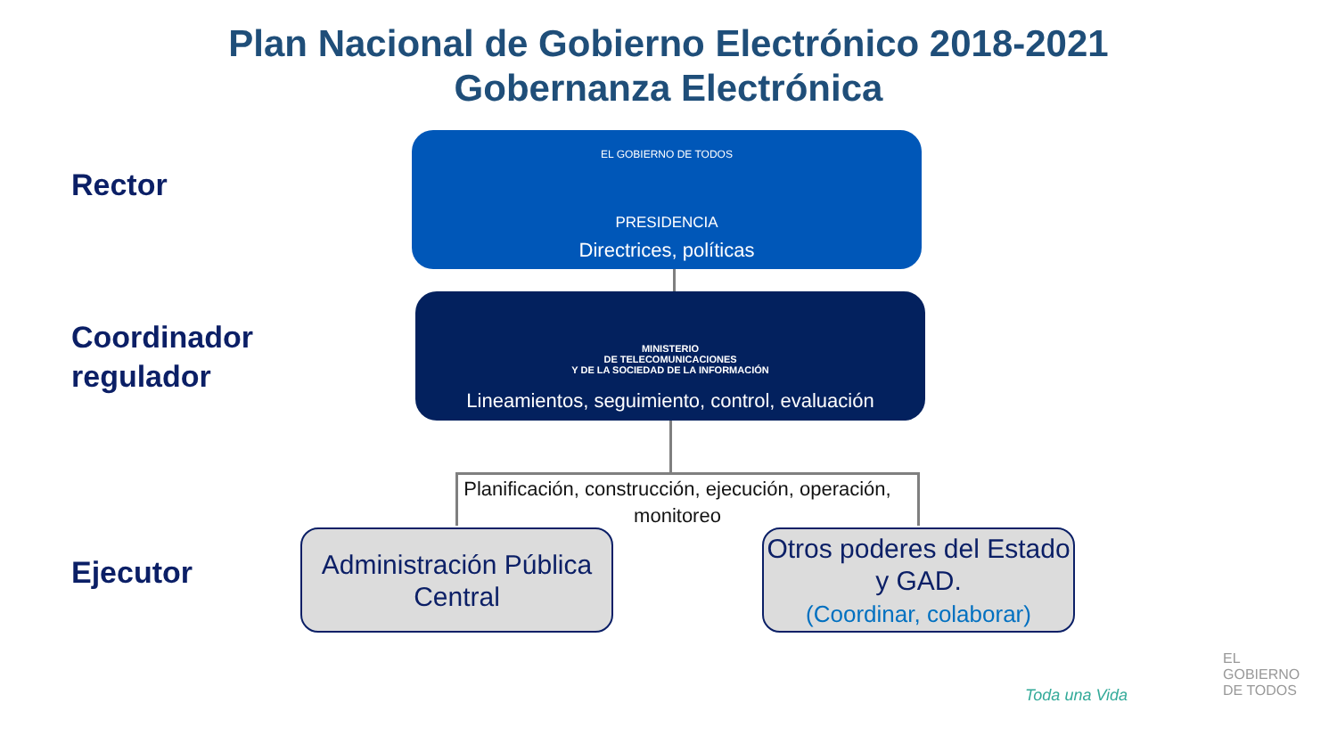Plan Nacional de Gobierno Electrónico 2018-2021
Gobernanza Electrónica
Rector
Coordinador
regulador
Ejecutor
EL GOBIERNO DE TODOS
PRESIDENCIA
Directrices, políticas
MINISTERIO
DE TELECOMUNICACIONES
Y DE LA SOCIEDAD DE LA INFORMACIÓN
Lineamientos, seguimiento, control, evaluación
Planificación, construcción, ejecución, operación, monitoreo
Administración Pública Central
Otros poderes del Estado y GAD.
(Coordinar, colaborar)
EL
GOBIERNO
DE TODOS
Toda una Vida